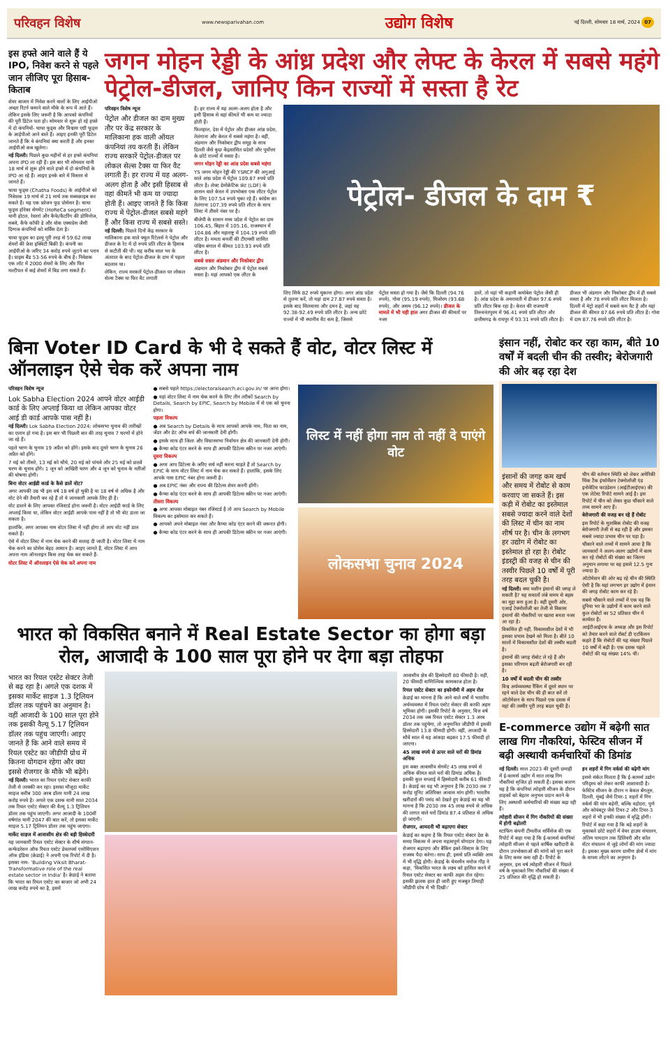परिवहन विशेष www.newsparivahan.com उद्योग विशेष नई दिल्ली, सोमवार 18 मार्च, 2024 07
इस हफ्ते आने वाले हैं ये IPO, निवेश करने से पहले जान लीजिए पूरा हिसाब-किताब
शेयर बाजार में निवेश करने वालों के लिए आईपीओ अच्छा रिटर्न कमाने वाले मौके के रूप में आते हैं। लेकिन इसके लिए जरूरी है कि आपको कंपनियों की पूरी डिटेल पता हो। सोमवार से शुरू हो रहे हफ्ते में दो कंपनियों- चाथा फूड्स और विश्वास एग्री फूड्स के आईपीओ आने वाले हैं। आइए इनकी पूरी डिटेल जानते हैं कि ये कंपनियां क्या करती हैं और इनका आईपीओ कब खुलेगा।
नई दिल्ली। पिछले कुछ महीनों से हर हफ्ते कंपनियां अपना IPO ला रही हैं। इस बार भी सोमवार यानी 18 मार्च से शुरू होने वाले हफ्ते में दो कंपनियों के IPO आ रहे हैं। आइए इनके बारे में विस्तार से जानते हैं।
चाथा फूड्स (Chatha Foods) के आईपीओ को निवेशक 19 मार्च से 21 मार्च तक सब्सक्राइब कर सकते हैं। यह एक फ्रोजन फूड प्रोसेसर है। चाथा फूड्स होरेका सेगमेंट (HoReCa segment) यानी होटल, रेस्तरां और कैफे/कैटरिंग की डोमिनोज, सबवे, कैफे कॉफी डे और वोक एक्सप्रेस जैसी दिग्गज कंपनियों को सर्विस देता है।
चाथा फूड्स का इश्यू पूरी तरह से 59.62 लाख शेयरों की फ्रेश इक्विटी बिक्री है। कंपनी का आईपीओ के जरिए 34 करोड़ रुपये जुटाने का प्लान है। प्राइस बैंड 53-56 रुपये के बीच है। निवेशक एक लॉट में 2000 शेयरों के लिए और फिर मल्टीपल में कई शेयरों में बिड लगा सकते हैं।
जगन मोहन रेड्डी के आंध्र प्रदेश और लेफ्ट के केरल में सबसे महंगे पेट्रोल-डीजल, जानिए किन राज्यों में सस्ता है रेट
परिवहन विशेष न्यूज
पेट्रोल और डीजल का दाम मुख्य तौर पर केंद्र सरकार के मालिकाना हक वाली ऑयल कंपनियां तय करती हैं। लेकिन राज्य सरकारें पेट्रोल-डीजल पर लोकल सेल्स टैक्स या फिर वैट लगाती हैं। हर राज्य में यह अलग-अलग होता है और इसी हिसाब से वहां कीमतें भी कम या ज्यादा होती हैं। आइए जानते हैं कि किस राज्य में पेट्रोल-डीजल सबसे महंगे हैं और किस राज्य में सबसे सस्ते।
नई दिल्ली: पिछले दिनों केंद्र सरकार के मालिकाना हक वाले फ्यूल रिटेलर्स ने पेट्रोल और डीजल के रेट में दो रुपये प्रति लीटर के हिसाब से कटौती की थी। यह करीब साल भर के अंतराल के बाद पेट्रोल-डीजल के दाम में पहला बदलाव था।
लेकिन, राज्य सरकारें पेट्रोल-डीजल पर लोकल सेल्स टैक्स या फिर वैट लगाती
हैं। हर राज्य में यह अलग-अलग होता है और इसी हिसाब से वहां कीमतें भी कम या ज्यादा होती हैं।
फिलहाल, देश में पेट्रोल और डीजल आंध्र प्रदेश, तेलंगाना और केरल में सबसे महंगा है। वहीं, अंडमान और निकोबार द्वीप समूह के साथ दिल्ली जैसे कुछ केंद्रशासित प्रदेशों और पूर्वोत्तर के छोटे राज्यों में सस्ता है।
जगन मोहन रेड्डी का आंध्र प्रदेश सबसे महंगा
YS जगन मोहन रेड्डी की YSRCP की अगुआई वाले आंध्र प्रदेश में पेट्रोल 109.87 रुपये प्रति लीटर है। लेफ्ट डेमोक्रेटिक फ्रंट (LDF) के शासन वाले केरल में उपभोक्ता एक लीटर पेट्रोल के लिए 107.54 रुपये चुका रहे हैं। कांग्रेस का तेलंगाना 107.39 रुपये प्रति लीटर के साथ लिस्ट में तीसरे नंबर पर है।
बीजेपी के शासन मध्य प्रदेश में पेट्रोल का दाम 106.45, बिहार में 105.16, राजस्थान में 104.86 और महाराष्ट्र में 104.19 रुपये प्रति लीटर है। ममता बनर्जी की टीएमसी शासित पश्चिम बंगाल में कीमत 103.93 रुपये प्रति लीटर है।
सबसे सस्ता अंडमान और निकोबार द्वीप
अंडमान और निकोबार द्वीप में पेट्रोल सबसे सस्ता है। यहां आपको एक लीटर के
पेट्रोल- डीजल के दाम ₹
लिए सिर्फ 82 रुपये चुकाना होगा। अगर आंध्र प्रदेश से तुलना करें, तो यहां दाम 27.87 रुपये सस्ता है। इसके बाद सिलवासा और दमन है, जहां यह 92.38-92.49 रुपये प्रति लीटर है। अन्य छोटे राज्यों में भी स्थानीय वैट कम है, जिससे
पेट्रोल सस्ता हो गया है। जैसे कि दिल्ली (94.76 रुपये), गोवा (95.19 रुपये), मिजोरम (93.68 रुपये), और असम (96.12 रुपये)। डीजल के मामले में भी यही हाल अगर डीजल की कीमतों पर नजर
डालें, तो यहां भी कहानी कमोबेश पेट्रोल जैसी ही है। आंध्र प्रदेश के अमरावती में डीजल 97.6 रुपये प्रति लीटर बिक रहा है। केरल की राजधानी तिरुवनंतपुरम में 96.41 रुपये प्रति लीटर और छत्तीसगढ़ के रायपुर में 93.31 रुपये प्रति लीटर है।
डीजल भी अंडमान और निकोबार द्वीप में ही सबसे सस्ता है और 78 रुपये प्रति लीटर मिलता है। दिल्ली में मेट्रो शहरों में सबसे कम वैट है और यहां डीजल की कीमत 87.66 रुपये प्रति लीटर है। गोवा में दाम 87.76 रुपये प्रति लीटर है।
बिना Voter ID Card के भी दे सकते हैं वोट, वोटर लिस्ट में ऑनलाइन ऐसे चेक करें अपना नाम
परिवहन विशेष न्यूज
Lok Sabha Election 2024 आपने वोटर आईडी कार्ड के लिए अप्लाई किया था लेकिन आपका वोटर आई डी कार्ड आपके पास नहीं है।
नई दिल्ली। Lok Sabha Election 2024: लोकसभा चुनाव की तारीखों का एलान हो गया है। इस बार भी पिछली बार की तरह चुनाव 7 चरणों में होने जा रहे हैं।
पहले चरण के चुनाव 19 अप्रैल को होंगे। इसके बाद दूसरे चरण के चुनाव 26 अप्रैल को होंगे।
7 मई को तीसरे, 13 मई को चौथे, 20 मई को पांचवे और 25 मई को छठवें चरण के चुनाव होंगे। 1 जून को आखिरी चरण और 4 जून को चुनाव के नतीजों की घोषणा होगी।
बिना वोटर आईडी कार्ड के कैसे डालें वोट?
अगर आपकी उम्र भी इस वर्ष 18 वर्ष हो चुकी है या 18 वर्ष से अधिक है और वोट देने की तैयारी कर रहे हैं तो ये जानकारी आपके लिए ही है।
वोट डालने के लिए आपका रजिस्टर्ड होना जरूरी है। वोटर आईडी कार्ड के लिए अप्लाई किया था, लेकिन वोटर आईडी आपके पास नहीं है तो भी वोट डाला जा सकता है।
हालांकि, अगर आपका नाम वोटर लिस्ट में नहीं होगा तो आप वोट नहीं डाल सकते हैं।
ऐसे में वोटर लिस्ट में नाम चेक करने की सलाह दी जाती है। वोटर लिस्ट में नाम चेक करने का प्रोसेस बेहद आसान है। आइए जानते हैं, वोटर लिस्ट में आप अपना नाम ऑनलाइन किस तरह चेक कर सकते हैं-
वोटर लिस्ट में ऑनलाइन ऐसे चेक करें अपना नाम
● सबसे पहले https://electoralsearch.eci.gov.in/ पर आना होगा।
● यहां वोटर लिस्ट में नाम चेक करने के लिए तीन तरीकों Search by Details, Search by EPIC, Search by Mobile में से एक को चुनना होगा।
पहला विकल्प
● अब Search by Details के साथ आपको आपके नाम, पिता का नाम, जेंडर और डेट ऑफ बर्थ की जानकारी देनी होगी।
● इसके साथ ही जिला और विधानसभा निर्वाचन क्षेत्र की जानकारी देनी होगी।
● कैप्चा कोड एंटर करने के साथ ही आपकी डिटेल्स स्क्रीन पर नजर आएंगी।
दूसरा विकल्प
● अगर आप डिटेल्स के जरिए सर्च नहीं करना चाहते हैं तो Search by EPIC के साथ वोटर लिस्ट में नाम चेक कर सकते हैं। हालांकि, इसके लिए आपके पास EPIC नंबर होना जरूरी है।
● अब EPIC नंबर और राज्य की डिटेल्स शेयर करनी होंगी।
● कैप्चा कोड एंटर करने के साथ ही आपकी डिटेल्स स्क्रीन पर नजर आएंगी।
तीसरा विकल्प
● अगर आपका मोबाइल नंबर रजिस्टर्ड है तो आप Search by Mobile विकल्प का इस्तेमाल कर सकते हैं।
● आपको अपने मोबाइल नंबर और कैप्चा कोड एंटर करने की जरूरत होगी।
● कैप्चा कोड एंटर करने के साथ ही आपकी डिटेल्स स्क्रीन पर नजर आएंगी।
लिस्ट में नहीं होगा नाम तो नहीं दे पाएंगे वोट
लोकसभा चुनाव 2024
भारत को विकसित बनाने में Real Estate Sector का होगा बड़ा रोल, आजादी के 100 साल पूरा होने पर देगा बड़ा तोहफा
भारत का रियल एस्टेट सेक्टर तेजी से बढ़ रहा है। अगले एक दशक में इसका मार्केट साइज 1.3 ट्रिलियन डॉलर तक पहुंचने का अनुमान है। वहीं आजादी के 100 साल पूरा होने तक इसकी वैल्यू 5.17 ट्रिलियन डॉलर तक पहुंच जाएगी। आइए जानते हैं कि आने वाले समय में रियल एस्टेट का जीडीपी ग्रोथ में कितना योगदान रहेगा और क्या इससे रोजगार के मौके भी बढ़ेंगे।
नई दिल्ली। भारत का रियल एस्टेट सेक्टर काफी तेजी से तरक्की कर रहा। इसका मौजूदा मार्केट साइज करीब 300 अरब डॉलर यानी 24 लाख करोड़ रुपये है। अगले एक दशक यानी साल 2034 तक रियल एस्टेट सेक्टर की वैल्यू 1.3 ट्रिलियन डॉलर तक पहुंच जाएगी। अगर आजादी के 100वीं वर्षगांठ यानी 2047 की बात करें, तो इसका मार्केट साइज 5.17 ट्रिलियन डॉलर तक पहुंच जाएगा।
मार्केट साइज में आवासीय क्षेत्र की बड़ी हिस्सेदारी
यह जानकारी रियल एस्टेट सेक्टर के शीर्ष संगठन- कन्फेडरेशन ऑफ रियल एस्टेट डेवलपर्स एसोसिएशन ऑफ इंडिया (क्रेडाई) ने अपनी एक रिपोर्ट में दी है। इसका नाम- 'Building Viksit Bharat-Transformative role of the real estate sector in India' है। क्रेडाई ने बताया कि भारत का रियल एस्टेट का बाजार जो अभी 24 लाख करोड़ रुपये का है, इसमें
आवासीय क्षेत्र की हिस्सेदारी 80 फीसदी है। वहीं, 20 फीसदी वाणिज्यिक कामकाज होता है।
रियल एस्टेट सेक्टर का इकोनॉमी में अहम रोल
क्रेडाई का मानना है कि आने वाले वर्षों में भारतीय अर्थव्यवस्था में रियल एस्टेट सेक्टर की काफी अहम भूमिका होगी। इसकी रिपोर्ट के अनुसार, वित्त वर्ष 2034 तक जब रियल एस्टेट सेक्टर 1.3 अरब डॉलर तक पहुंचेगा, तो अनुमानित जीडीपी में इसकी हिस्सेदारी 13.8 फीसदी होगी। वहीं, आजादी के सौवें साल में यह आंकड़ा बढ़कर 17.5 फीसदी हो जाएगा।
45 लाख रुपये से ऊपर वाले घरों की डिमांड अधिक
इस वक्त आवासीय सेगमेंट 45 लाख रुपये से अधिक कीमत वाले घरों की डिमांड अधिक है। इसकी कुल सप्लाई में हिस्सेदारी करीब 61 फीसदी है। क्रेडाई का यह भी अनुमान है कि 2030 तक 7 करोड़ यूनिट अतिरिक्त आवास मांग होगी। भारतीय खरीदारों की पसंद को देखते हुए क्रेडाई का यह भी मानना है कि 2030 तक 45 लाख रुपये से अधिक की लागत वाले घरों डिमांड 87.4 प्रतिशत से अधिक हो जाएगी।
रोजगार, आमदनी भी बढ़ाएगा सेक्टर
क्रेडाई का कहना है कि रियल एस्टेट सेक्टर देश के समग्र विकास में अपना महत्वपूर्ण योगदान देगा। यह रोजगार बढ़ाएगा और बैंकिंग इको-सिस्टम के लिए राजस्व पैदा करेगा। साथ ही, इससे प्रति व्यक्ति आय में भी वृद्धि होगी। क्रेडाई के चेयरमैन मनोज गौड़ ने कहा, 'विकसित भारत के लक्ष्य को हासिल करने में रियल एस्टेट सेक्टर का काफी अहम रोल रहेगा। इसकी झलक हाल ही जारी हुए मजबूत तिमाही जीडीपी ग्रोथ में भी दिखी।'
इंसान नहीं, रोबोट कर रहा काम, बीते 10 वर्षों में बदली चीन की तस्वीर; बेरोजगारी की ओर बढ़ रहा देश
इंसानों की जगह कम खर्च और समय में रोबोट से काम करवाए जा सकते हैं। इस कड़ी में रोबोट का इस्तेमाल सबसे ज्यादा करने वाले देशों की लिस्ट में चीन का नाम शीर्ष पर है। चीन के लगभग हर उद्योग में रोबोट का इस्तेमाल हो रहा है। रोबोट इंडस्ट्री की वजह से चीन की तस्वीर पिछले 10 वर्षों में पूरी तरह बदल चुकी है।
नई दिल्ली। क्या मशीन इंसानों की जगह ले सकती है? यह सवालों लंबे समय से बहस का मुद्दा बना हुआ है। वहीं दूसरी ओर, एआई टेक्नोलॉजी का तेजी से विकास इंसानों की नौकरियों पर खतरा बनता नजर आ रहा है।
विकसित ही नहीं, विकासशील देशों में भी इसका प्रभाव देखने को मिला है। बीते 10 सालों में विकासशील देशों की तस्वीर बदली है।
इंसानों की जगह रोबोट ले रहे हैं और इसका परिणाम बढ़ती बेरोजगारी बन रही है।
10 वर्षों में बदली चीन की तस्वीर
विश्व अर्थव्यवस्था रैंकिंग में दूसरे स्थान पर रहने वाले देश चीन की ही बात करें तो ऑटोमेशन के साथ पिछले एक दशक में यहां की तस्वीर पूरी तरह बदल चुकी है।
चीन की वर्तमान स्थिति को लेकर अमेरिकी थिंक टैंक इंफॉर्मेशन टेक्नोलॉजी एंड इनोवेटिव फाउंडेशन (आईटीआईएफ) की एक लेटेस्ट रिपोर्ट सामने आई है। इस रिपोर्ट में चीन को लेकर कुछ चौंकाने वाले तथ्य सामने आए हैं।
बेरोजगारी की वजह बन रहे हैं रोबोट
इस रिपोर्ट के मुताबिक रोबोट की वजह बेरोजगारी तेजी से बढ़ रही है और इसका सबसे ज्यादा प्रभाव चीन पर पड़ा है।
चौंकाने वाले तथ्यों में सामने आया है कि जानकारों ने अलग-अलग उद्योगों में काम कर रहे रोबोटों की संख्या का जितना अनुमान लगाया था वह इससे 12.5 गुना ज्यादा है।
ऑटोमेशन की ओर बढ़ रहे चीन की स्थिति ऐसी है कि यहां लगभग हर उद्योग में इंसान की जगह रोबोट काम कर रहे हैं।
सबसे चौंकाने वाले तथ्यों में एक यह कि दुनिया भर के उद्योगों में काम करने वाले कुल रोबोटों का 52 प्रतिशत चीन में कार्यरत हैं।
आईटीआईएफ के अध्यक्ष और इस रिपोर्ट को तैयार करने वाले रॉबर्ट डी एटकिंसन कहते हैं कि रोबोटों की यह संख्या पिछले 10 वर्षों में बढ़ी है। एक दशक पहले रोबोटों की यह संख्या 14% थी।
E-commerce उद्योग में बढ़ेगी सात लाख गिग नौकरियां, फेस्टिव सीजन में बढ़ी अस्थायी कर्मचारियों की डिमांड
नई दिल्ली। साल 2023 की दूसरी छमाही में ई-कामर्स उद्योग में सात लाख गिग नौकरियां सृजित हो सकती हैं। इसका कारण यह है कि कंपनियां त्योहारी सीजन के दौरान ग्राहकों को बेहतर अनुभव प्रदान करने के लिए अस्थायी कर्मचारियों की संख्या बढ़ा रही हैं।
त्योहारी सीजन में गिग नौकरियों की संख्या में होगी बढ़ोतरी
स्टाफिंग कंपनी टीमलीज सर्विसेज की एक रिपोर्ट में कहा गया है कि ई-कामर्स कंपनियां त्योहारी सीजन से पहले वार्षिक खरीदारी के दौरान उपभोक्ताओं की मांगों को पूरा करने के लिए कमर कस रही हैं। रिपोर्ट के अनुसार, इस वर्ष त्योहारी सीजन में पिछले वर्ष के मुकाबले गिग नौकरियों की संख्या में 25 प्रतिशत की वृद्धि हो सकती है।
इन शहरों में गिग वर्कर्स की बढ़ेगी मांग
इससे संकेत मिलता है कि ई-कामर्स उद्योग परिदृश्य को लेकर काफी आशावादी है। फेस्टिव सीजन के दौरान न केवल बेंगलुरु, दिल्ली, मुंबई जैसे टियर-1 शहरों में गिग वर्कर्स की मांग बढ़ेगी, बल्कि वड़ोदरा, पुणे और कोयंबटूर जैसे टियर-2 और टियर-3 शहरों में भी इनकी संख्या में वृद्धि होगी।
रिपोर्ट में कहा गया है कि बड़े शहरों के मुकाबले छोटे शहरों में वेयर हाउस संचालन, अंतिम पायदान तक डिलिवरी और कॉल सेंटर संचालन से जुड़े लोगों की मांग ज्यादा है। इसका मुख्य कारण ग्रामीण क्षेत्रों में मांग के वापस लौटने का अनुमान है।